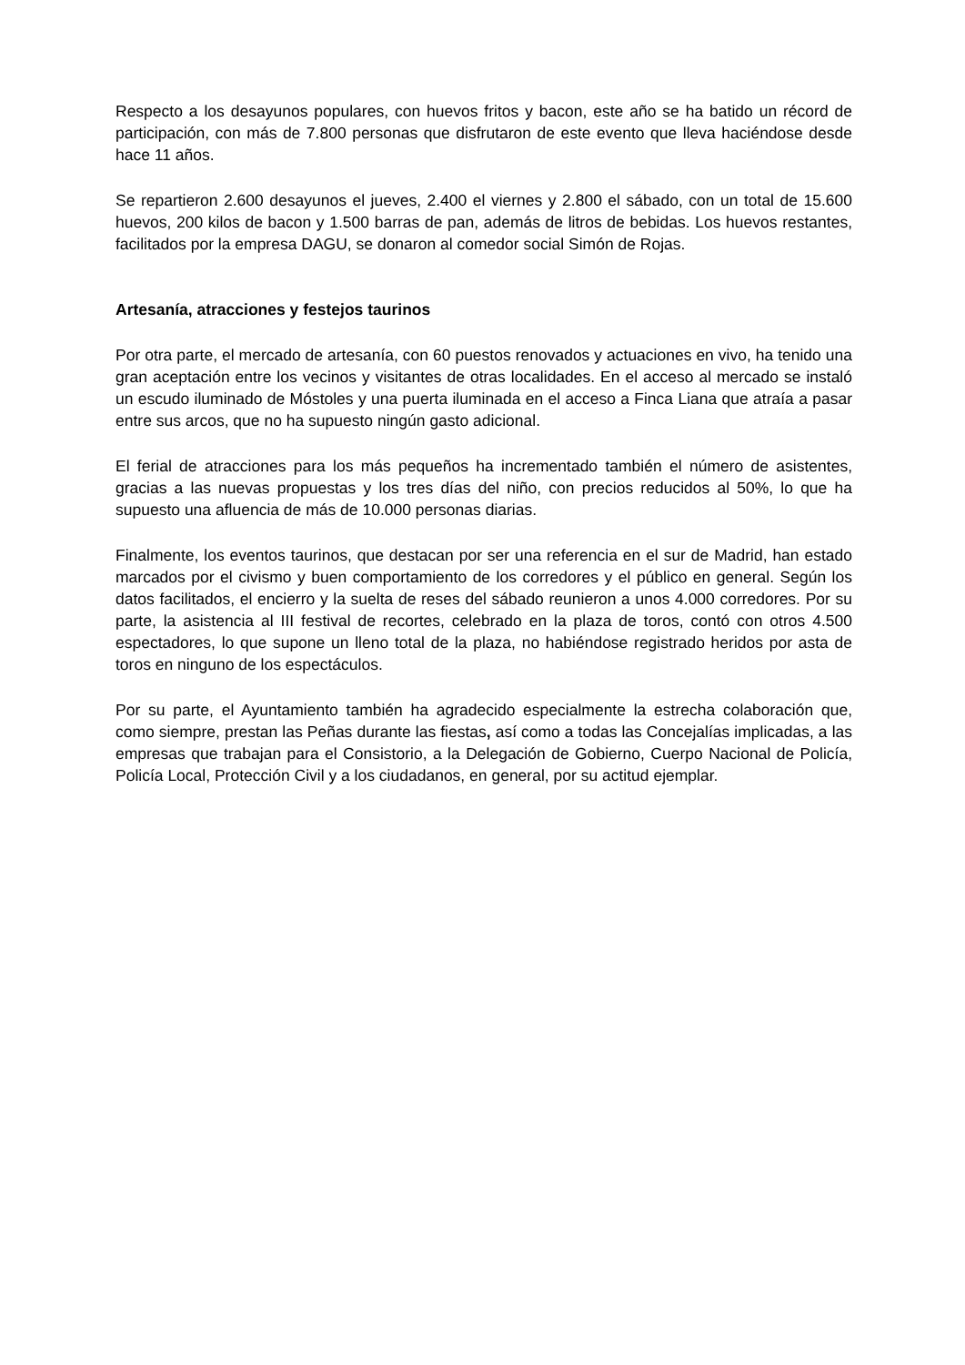Respecto a los desayunos populares, con huevos fritos y bacon, este año se ha batido un récord de participación, con más de 7.800 personas que disfrutaron de este evento que lleva haciéndose desde hace 11 años.
Se repartieron 2.600 desayunos el jueves, 2.400 el viernes y 2.800 el sábado, con un total de 15.600 huevos, 200 kilos de bacon y 1.500 barras de pan, además de litros de bebidas. Los huevos restantes, facilitados por la empresa DAGU, se donaron al comedor social Simón de Rojas.
Artesanía, atracciones y festejos taurinos
Por otra parte, el mercado de artesanía, con 60 puestos renovados y actuaciones en vivo, ha tenido una gran aceptación entre los vecinos y visitantes de otras localidades. En el acceso al mercado se instaló un escudo iluminado de Móstoles y una puerta iluminada en el acceso a Finca Liana que atraía a pasar entre sus arcos, que no ha supuesto ningún gasto adicional.
El ferial de atracciones para los más pequeños ha incrementado también el número de asistentes, gracias a las nuevas propuestas y los tres días del niño, con precios reducidos al 50%, lo que ha supuesto una afluencia de más de 10.000 personas diarias.
Finalmente, los eventos taurinos, que destacan por ser una referencia en el sur de Madrid, han estado marcados por el civismo y buen comportamiento de los corredores y el público en general. Según los datos facilitados, el encierro y la suelta de reses del sábado reunieron a unos 4.000 corredores. Por su parte, la asistencia al III festival de recortes, celebrado en la plaza de toros, contó con otros 4.500 espectadores, lo que supone un lleno total de la plaza, no habiéndose registrado heridos por asta de toros en ninguno de los espectáculos.
Por su parte, el Ayuntamiento también ha agradecido especialmente la estrecha colaboración que, como siempre, prestan las Peñas durante las fiestas, así como a todas las Concejalías implicadas, a las empresas que trabajan para el Consistorio, a la Delegación de Gobierno, Cuerpo Nacional de Policía, Policía Local, Protección Civil y a los ciudadanos, en general, por su actitud ejemplar.